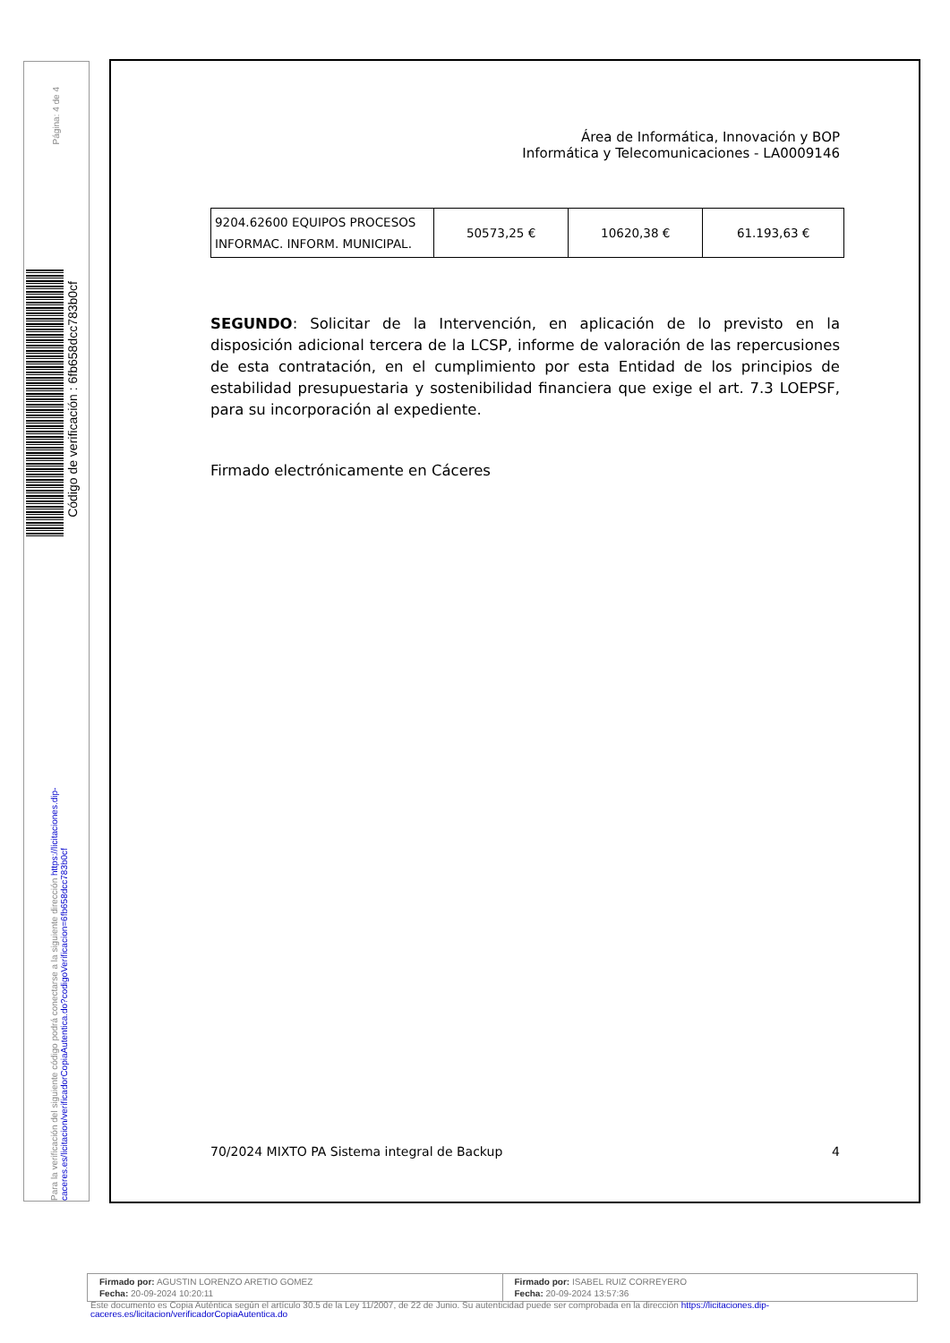Página: 4 de 4
Código de verificación : 6fb658dcc783b0cf
Para la verificación del siguiente código podrá conectarse a la siguiente dirección https://licitaciones.dip-caceres.es/licitacion/verificadorCopiaAutentica.do?codigoVerificacion=6fb658dcc783b0cf
Área de Informática, Innovación y BOP
Informática y Telecomunicaciones - LA0009146
| 9204.62600 EQUIPOS PROCESOS INFORMAC. INFORM. MUNICIPAL. | 50573,25 € | 10620,38 € | 61.193,63 € |
SEGUNDO: Solicitar de la Intervención, en aplicación de lo previsto en la disposición adicional tercera de la LCSP, informe de valoración de las repercusiones de esta contratación, en el cumplimiento por esta Entidad de los principios de estabilidad presupuestaria y sostenibilidad financiera que exige el art. 7.3 LOEPSF, para su incorporación al expediente.
Firmado electrónicamente en Cáceres
70/2024 MIXTO PA Sistema integral de Backup 4
Firmado por: AGUSTIN LORENZO ARETIO GOMEZ
Fecha: 20-09-2024 10:20:11
Firmado por: ISABEL RUIZ CORREYERO
Fecha: 20-09-2024 13:57:36
Este documento es Copia Auténtica según el artículo 30.5 de la Ley 11/2007, de 22 de Junio. Su autenticidad puede ser comprobada en la dirección https://licitaciones.dip-
caceres.es/licitacion/verificadorCopiaAutentica.do